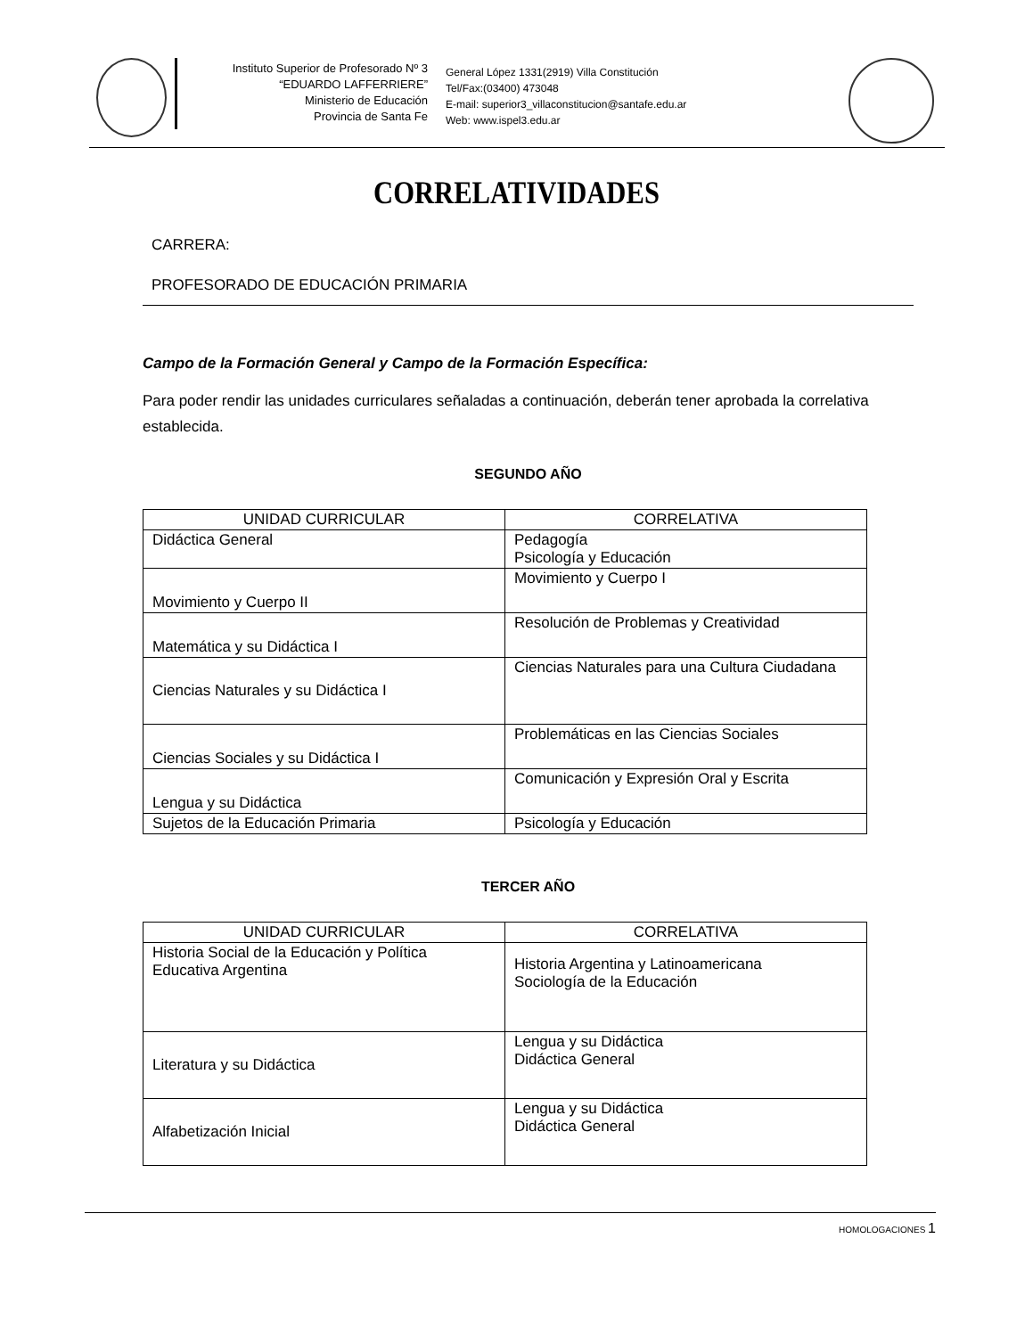Instituto Superior de Profesorado Nº 3
“EDUARDO LAFFERRIERE”
Ministerio de Educación
Provincia de Santa Fe
General López 1331(2919) Villa Constitución
Tel/Fax:(03400) 473048
E-mail: superior3_villaconstitucion@santafe.edu.ar
Web: www.ispel3.edu.ar
CORRELATIVIDADES
CARRERA:
PROFESORADO DE EDUCACIÓN PRIMARIA
Campo de la Formación General y Campo de la Formación Específica:
Para poder rendir las unidades curriculares señaladas a continuación, deberán tener aprobada la correlativa establecida.
SEGUNDO AÑO
| UNIDAD CURRICULAR | CORRELATIVA |
| --- | --- |
| Didáctica General | Pedagogía Psicología y Educación |
| Movimiento y Cuerpo II | Movimiento y Cuerpo I |
| Matemática y su Didáctica I | Resolución de Problemas y Creatividad |
| Ciencias Naturales y su Didáctica I | Ciencias Naturales para una Cultura Ciudadana |
| Ciencias Sociales y su Didáctica I | Problemáticas en las Ciencias Sociales |
| Lengua y su Didáctica | Comunicación y Expresión Oral y Escrita |
| Sujetos de la Educación Primaria | Psicología y Educación |
TERCER AÑO
| UNIDAD CURRICULAR | CORRELATIVA |
| --- | --- |
| Historia Social de la Educación y Política Educativa Argentina | Historia Argentina y Latinoamericana Sociología de la Educación |
| Literatura y su Didáctica | Lengua y su Didáctica Didáctica General |
| Alfabetización Inicial | Lengua y su Didáctica Didáctica General |
HOMOLOGACIONES 1